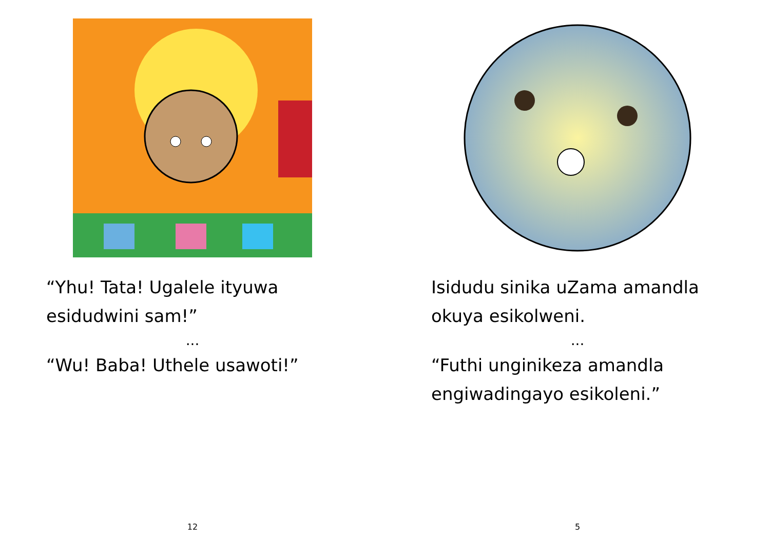“Yhu! Tata! Ugalele ityuwa esidudwini sam!”
...
“Wu! Baba! Uthele usawoti!”
12
Isidudu sinika uZama amandla okuya esikolweni.
...
“Futhi unginikeza amandla engiwadingayo esikoleni.”
5